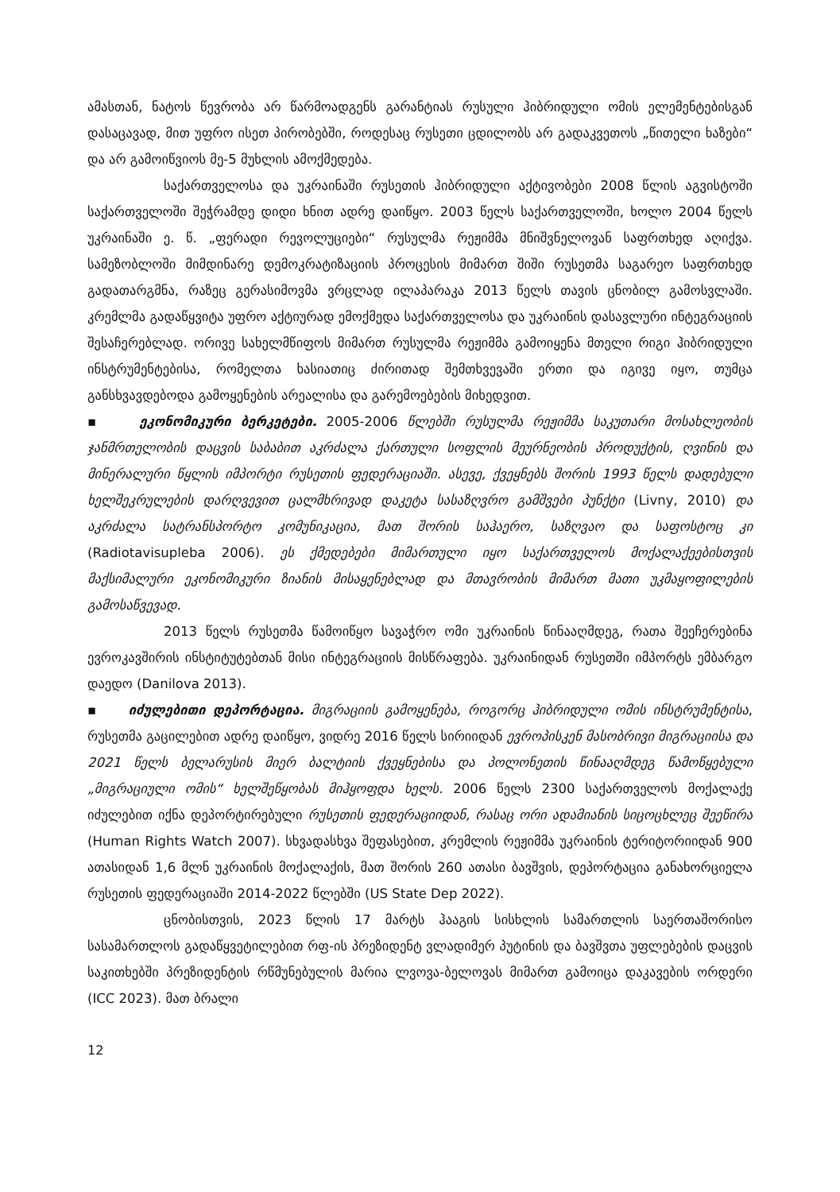ამასთან, ნატოს წევრობა არ წარმოადგენს გარანტიას რუსული ჰიბრიდული ომის ელემენტებისგან დასაცავად, მით უფრო ისეთ პირობებში, როდესაც რუსეთი ცდილობს არ გადაკვეთოს „წითელი ხაზები“ და არ გამოიწვიოს მე-5 მუხლის ამოქმედება.
საქართველოსა და უკრაინაში რუსეთის ჰიბრიდული აქტივობები 2008 წლის აგვისტოში საქართველოში შეჭრამდე დიდი ხნით ადრე დაიწყო. 2003 წელს საქართველოში, ხოლო 2004 წელს უკრაინაში ე. წ. „ფერადი რევოლუციები“ რუსულმა რეჟიმმა მნიშვნელოვან საფრთხედ აღიქვა. სამეზობლოში მიმდინარე დემოკრატიზაციის პროცესის მიმართ შიში რუსეთმა საგარეო საფრთხედ გადათარგმნა, რაზეც გერასიმოვმა ვრცლად ილაპარაკა 2013 წელს თავის ცნობილ გამოსვლაში. კრემლმა გადაწყვიტა უფრო აქტიურად ემოქმედა საქართველოსა და უკრაინის დასავლური ინტეგრაციის შესაჩერებლად. ორივე სახელმწიფოს მიმართ რუსულმა რეჟიმმა გამოიყენა მთელი რიგი ჰიბრიდული ინსტრუმენტებისა, რომელთა ხასიათიც ძირითად შემთხვევაში ერთი და იგივე იყო, თუმცა განსხვავდებოდა გამოყენების არეალისა და გარემოებების მიხედვით.
▪ ეკონომიკური ბერკეტები. 2005-2006 წლებში რუსულმა რეჟიმმა საკუთარი მოსახლეობის ჯანმრთელობის დაცვის საბაბით აკრძალა ქართული სოფლის მეურნეობის პროდუქტის, ღვინის და მინერალური წყლის იმპორტი რუსეთის ფედერაციაში. ასევე, ქვეყნებს შორის 1993 წელს დადებული ხელშეკრულების დარღვევით ცალმხრივად დაკეტა სასაზღვრო გამშვები პუნქტი (Livny, 2010) და აკრძალა სატრანსპორტო კომუნიკაცია, მათ შორის საჰაერო, საზღვაო და საფოსტოც კი (Radiotavisupleba 2006). ეს ქმედებები მიმართული იყო საქართველოს მოქალაქეებისთვის მაქსიმალური ეკონომიკური ზიანის მისაყენებლად და მთავრობის მიმართ მათი უკმაყოფილების გამოსაწვევად.
2013 წელს რუსეთმა წამოიწყო სავაჭრო ომი უკრაინის წინააღმდეგ, რათა შეეჩერებინა ევროკავშირის ინსტიტუტებთან მისი ინტეგრაციის მისწრაფება. უკრაინიდან რუსეთში იმპორტს ემბარგო დაედო (Danilova 2013).
▪ იძულებითი დეპორტაცია. მიგრაციის გამოყენება, როგორც ჰიბრიდული ომის ინსტრუმენტისა, რუსეთმა გაცილებით ადრე დაიწყო, ვიდრე 2016 წელს სირიიდან ევროპისკენ მასობრივი მიგრაციისა და 2021 წელს ბელარუსის მიერ ბალტიის ქვეყნებისა და პოლონეთის წინააღმდეგ წამოწყებული „მიგრაციული ომის“ ხელშეწყობას მიჰყოფდა ხელს. 2006 წელს 2300 საქართველოს მოქალაქე იძულებით იქნა დეპორტირებული რუსეთის ფედერაციიდან, რასაც ორი ადამიანის სიცოცხლეც შეეწირა (Human Rights Watch 2007). სხვადასხვა შეფასებით, კრემლის რეჟიმმა უკრაინის ტერიტორიიდან 900 ათასიდან 1,6 მლნ უკრაინის მოქალაქის, მათ შორის 260 ათასი ბავშვის, დეპორტაცია განახორციელა რუსეთის ფედერაციაში 2014-2022 წლებში (US State Dep 2022).
ცნობისთვის, 2023 წლის 17 მარტს ჰააგის სისხლის სამართლის საერთაშორისო სასამართლოს გადაწყვეტილებით რფ-ის პრეზიდენტ ვლადიმერ პუტინის და ბავშვთა უფლებების დაცვის საკითხებში პრეზიდენტის რწმუნებულის მარია ლვოვა-ბელოვას მიმართ გამოიცა დაკავების ორდერი (ICC 2023). მათ ბრალი
12